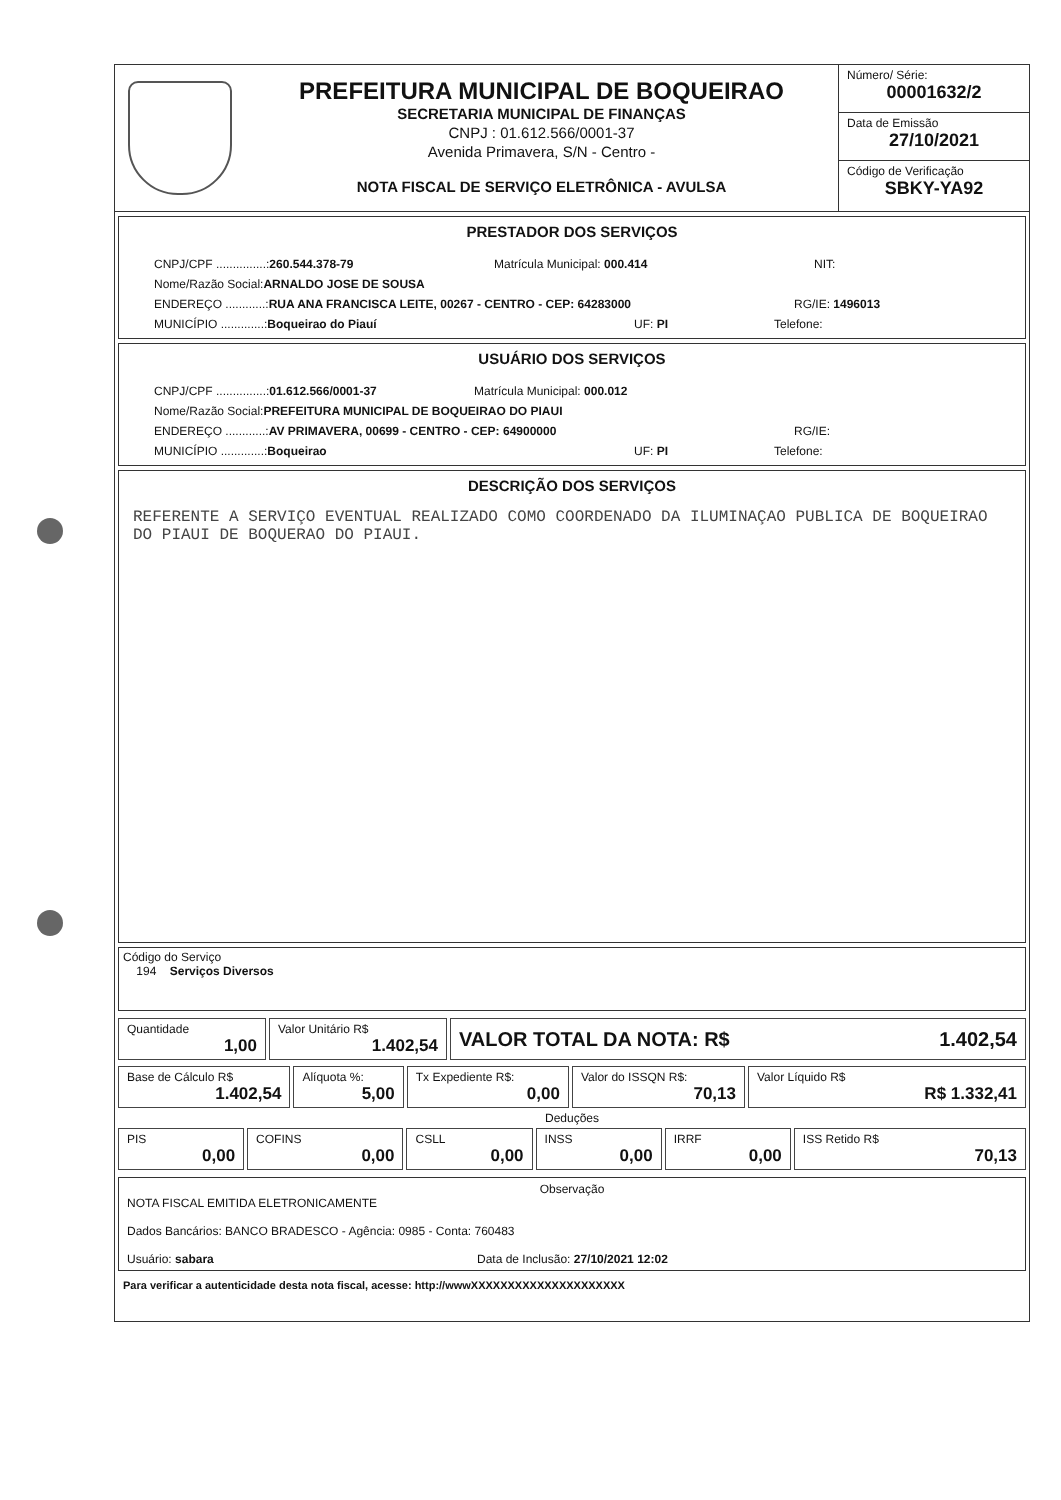PREFEITURA MUNICIPAL DE BOQUEIRAO
SECRETARIA MUNICIPAL DE FINANÇAS
CNPJ : 01.612.566/0001-37
Avenida Primavera, S/N - Centro -
NOTA FISCAL DE SERVIÇO ELETRÔNICA - AVULSA
Número/ Série:
00001632/2
Data de Emissão
27/10/2021
Código de Verificação
SBKY-YA92
PRESTADOR DOS SERVIÇOS
CNPJ/CPF ...............:260.544.378-79 Matrícula Municipal: 000.414 NIT:
Nome/Razão Social: ARNALDO JOSE DE SOUSA
ENDEREÇO ............:RUA ANA FRANCISCA LEITE, 00267 - CENTRO - CEP: 64283000 RG/IE: 1496013
MUNICÍPIO .............:Boqueirao do Piauí UF: PI Telefone:
USUÁRIO DOS SERVIÇOS
CNPJ/CPF ...............:01.612.566/0001-37 Matrícula Municipal: 000.012
Nome/Razão Social: PREFEITURA MUNICIPAL DE BOQUEIRAO DO PIAUI
ENDEREÇO ............:AV PRIMAVERA, 00699 - CENTRO - CEP: 64900000 RG/IE:
MUNICÍPIO .............:Boqueirao UF: PI Telefone:
DESCRIÇÃO DOS SERVIÇOS
REFERENTE A SERVIÇO EVENTUAL REALIZADO COMO COORDENADO DA ILUMINAÇAO PUBLICA DE BOQUEIRAO DO PIAUI DE BOQUERAO DO PIAUI.
Código do Serviço
194 Serviços Diversos
| Quantidade 1,00 | Valor Unitário R$ 1.402,54 | VALOR TOTAL DA NOTA: R$ 1.402,54 |
| Base de Cálculo R$ 1.402,54 | Alíquota %: 5,00 | Tx Expediente R$: 0,00 | Valor do ISSQN R$: 70,13 | Valor Líquido R$ R$ 1.332,41 |
Deduções
| PIS 0,00 | COFINS 0,00 | CSLL 0,00 | INSS 0,00 | IRRF 0,00 | ISS Retido R$ 70,13 |
Observação
NOTA FISCAL EMITIDA ELETRONICAMENTE
Dados Bancários: BANCO BRADESCO - Agência: 0985 - Conta: 760483
Usuário: sabara Data de Inclusão: 27/10/2021 12:02
Para verificar a autenticidade desta nota fiscal, acesse: http://wwwXXXXXXXXXXXXXXXXXXXXX